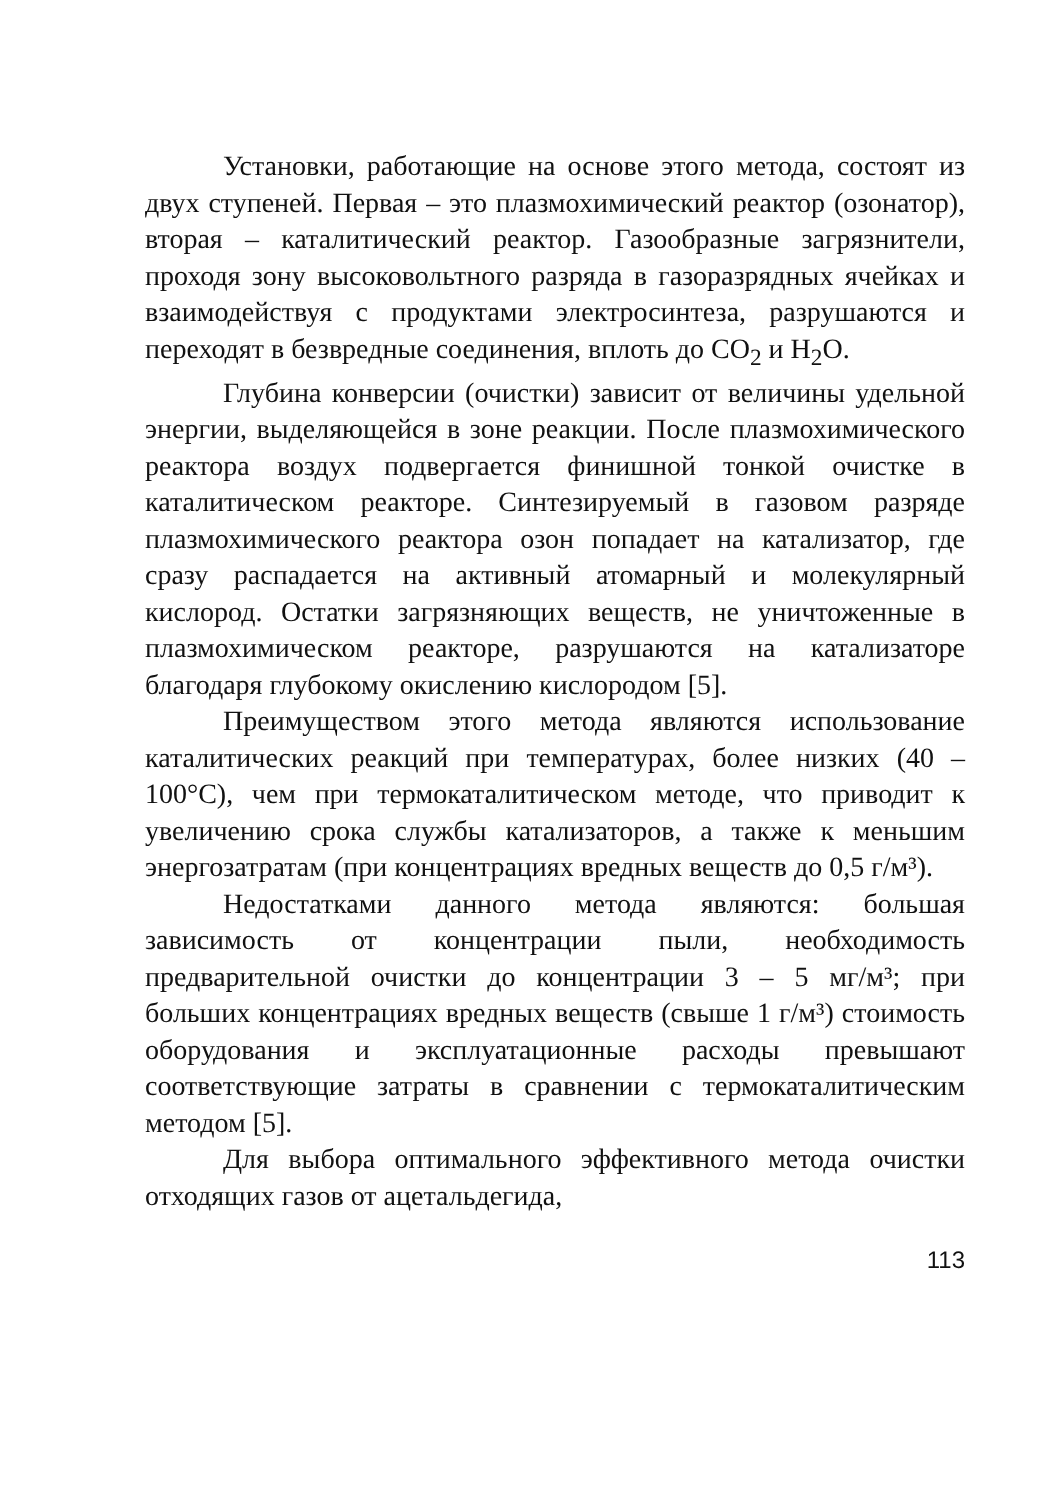Установки, работающие на основе этого метода, состоят из двух ступеней. Первая – это плазмохимический реактор (озонатор), вторая – каталитический реактор. Газообразные загрязнители, проходя зону высоковольтного разряда в газоразрядных ячейках и взаимодействуя с продуктами электросинтеза, разрушаются и переходят в безвредные соединения, вплоть до CO<sub>2</sub> и H<sub>2</sub>O.
Глубина конверсии (очистки) зависит от величины удельной энергии, выделяющейся в зоне реакции. После плазмохимического реактора воздух подвергается финишной тонкой очистке в каталитическом реакторе. Синтезируемый в газовом разряде плазмохимического реактора озон попадает на катализатор, где сразу распадается на активный атомарный и молекулярный кислород. Остатки загрязняющих веществ, не уничтоженные в плазмохимическом реакторе, разрушаются на катализаторе благодаря глубокому окислению кислородом [5].
Преимуществом этого метода являются использование каталитических реакций при температурах, более низких (40 – 100°C), чем при термокаталитическом методе, что приводит к увеличению срока службы катализаторов, а также к меньшим энергозатратам (при концентрациях вредных веществ до 0,5 г/м³).
Недостатками данного метода являются: большая зависимость от концентрации пыли, необходимость предварительной очистки до концентрации 3 – 5 мг/м³; при больших концентрациях вредных веществ (свыше 1 г/м³) стоимость оборудования и эксплуатационные расходы превышают соответствующие затраты в сравнении с термокаталитическим методом [5].
Для выбора оптимального эффективного метода очистки отходящих газов от ацетальдегида,
113